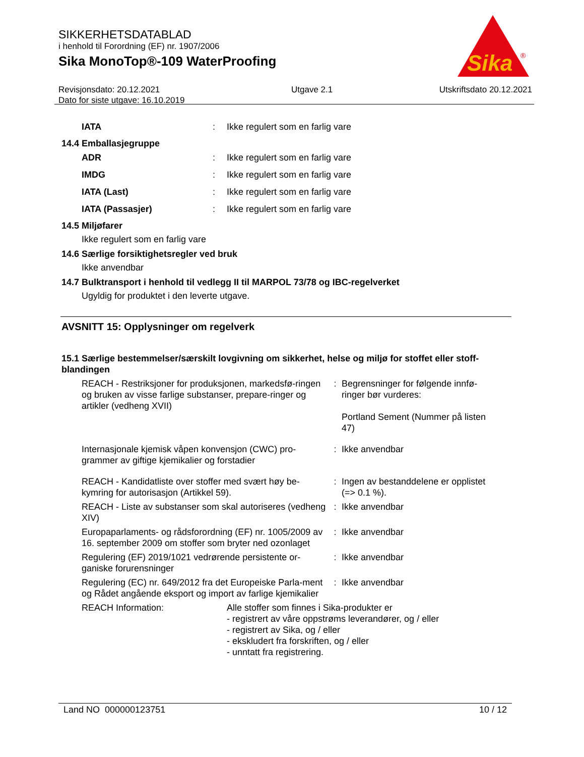SIKKERHETSDATABLAD
i henhold til Forordning (EF) nr. 1907/2006
Sika MonoTop®-109 WaterProofing
Revisjonsdato: 20.12.2021
Dato for siste utgave: 16.10.2019
Utgave 2.1 Utskriftsdato 20.12.2021
Sika
®
IATA : Ikke regulert som en farlig vare
14.4 Emballasjegruppe
ADR : Ikke regulert som en farlig vare
IMDG : Ikke regulert som en farlig vare
IATA (Last) : Ikke regulert som en farlig vare
IATA (Passasjer) : Ikke regulert som en farlig vare
14.5 Miljøfarer
Ikke regulert som en farlig vare
14.6 Særlige forsiktighetsregler ved bruk
Ikke anvendbar
14.7 Bulktransport i henhold til vedlegg II til MARPOL 73/78 og IBC-regelverket
Ugyldig for produktet i den leverte utgave.
AVSNITT 15: Opplysninger om regelverk
15.1 Særlige bestemmelser/særskilt lovgivning om sikkerhet, helse og miljø for stoffet eller stoff-blandingen
REACH - Restriksjoner for produksjonen, markedsfø-ringen og bruken av visse farlige substanser, prepare-ringer og artikler (vedheng XVII)
: Begrensninger for følgende innfø-ringer bør vurderes:
Portland Sement (Nummer på listen 47)
Internasjonale kjemisk våpen konvensjon (CWC) pro-grammer av giftige kjemikalier og forstadier
: Ikke anvendbar
REACH - Kandidatliste over stoffer med svært høy be-kymring for autorisasjon (Artikkel 59).
: Ingen av bestanddelene er opplistet (=> 0.1 %).
REACH - Liste av substanser som skal autoriseres (vedheng XIV)
: Ikke anvendbar
Europaparlaments- og rådsforordning (EF) nr. 1005/2009 av 16. september 2009 om stoffer som bryter ned ozonlaget
: Ikke anvendbar
Regulering (EF) 2019/1021 vedrørende persistente or-ganiske forurensninger
: Ikke anvendbar
Regulering (EC) nr. 649/2012 fra det Europeiske Parla-ment og Rådet angående eksport og import av farlige kjemikalier
: Ikke anvendbar
REACH Information: Alle stoffer som finnes i Sika-produkter er
- registrert av våre oppstrøms leverandører, og / eller
- registrert av Sika, og / eller
- ekskludert fra forskriften, og / eller
- unntatt fra registrering.
Land NO 000000123751 10 / 12